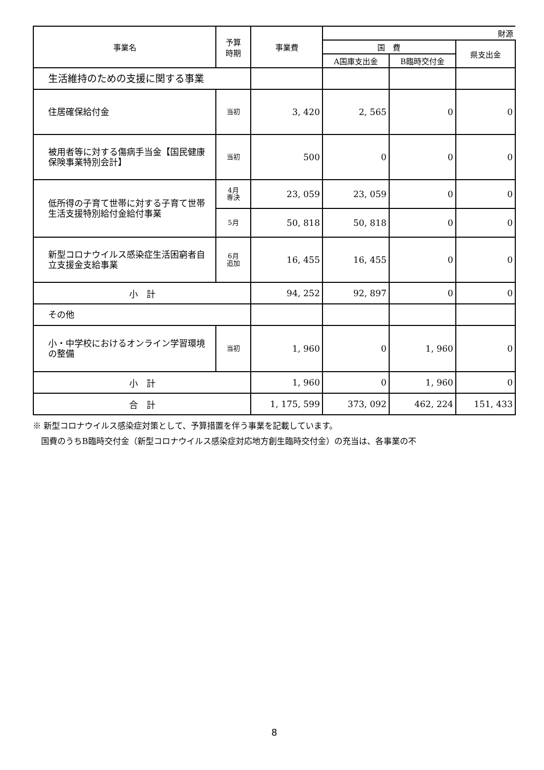| 事業名 | 予算 時期 | 事業費 | 財源 | | |
| --- | --- | --- | --- | --- | --- |
| | | | 国 費 | | 県支出金 |
| | | | A国庫支出金 | B臨時交付金 | |
| 生活維持のための支援に関する事業 | | | | | |
| 住居確保給付金 | 当初 | 3, 420 | 2, 565 | 0 | 0 |
| 被用者等に対する傷病手当金【国民健康保険事業特別会計】 | 当初 | 500 | 0 | 0 | 0 |
| 低所得の子育て世帯に対する子育て世帯生活支援特別給付金給付事業 | 4月 専決 | 23, 059 | 23, 059 | 0 | 0 |
| | 5月 | 50, 818 | 50, 818 | 0 | 0 |
| 新型コロナウイルス感染症生活困窮者自立支援金支給事業 | 6月 追加 | 16, 455 | 16, 455 | 0 | 0 |
| 小 計 | | 94, 252 | 92, 897 | 0 | 0 |
| その他 | | | | | |
| 小・中学校におけるオンライン学習環境の整備 | 当初 | 1, 960 | 0 | 1, 960 | 0 |
| 小 計 | | 1, 960 | 0 | 1, 960 | 0 |
| 合 計 | | 1, 175, 599 | 373, 092 | 462, 224 | 151, 433 |
※ 新型コロナウイルス感染症対策として、予算措置を伴う事業を記載しています。
　国費のうちB臨時交付金（新型コロナウイルス感染症対応地方創生臨時交付金）の充当は、各事業の不
8